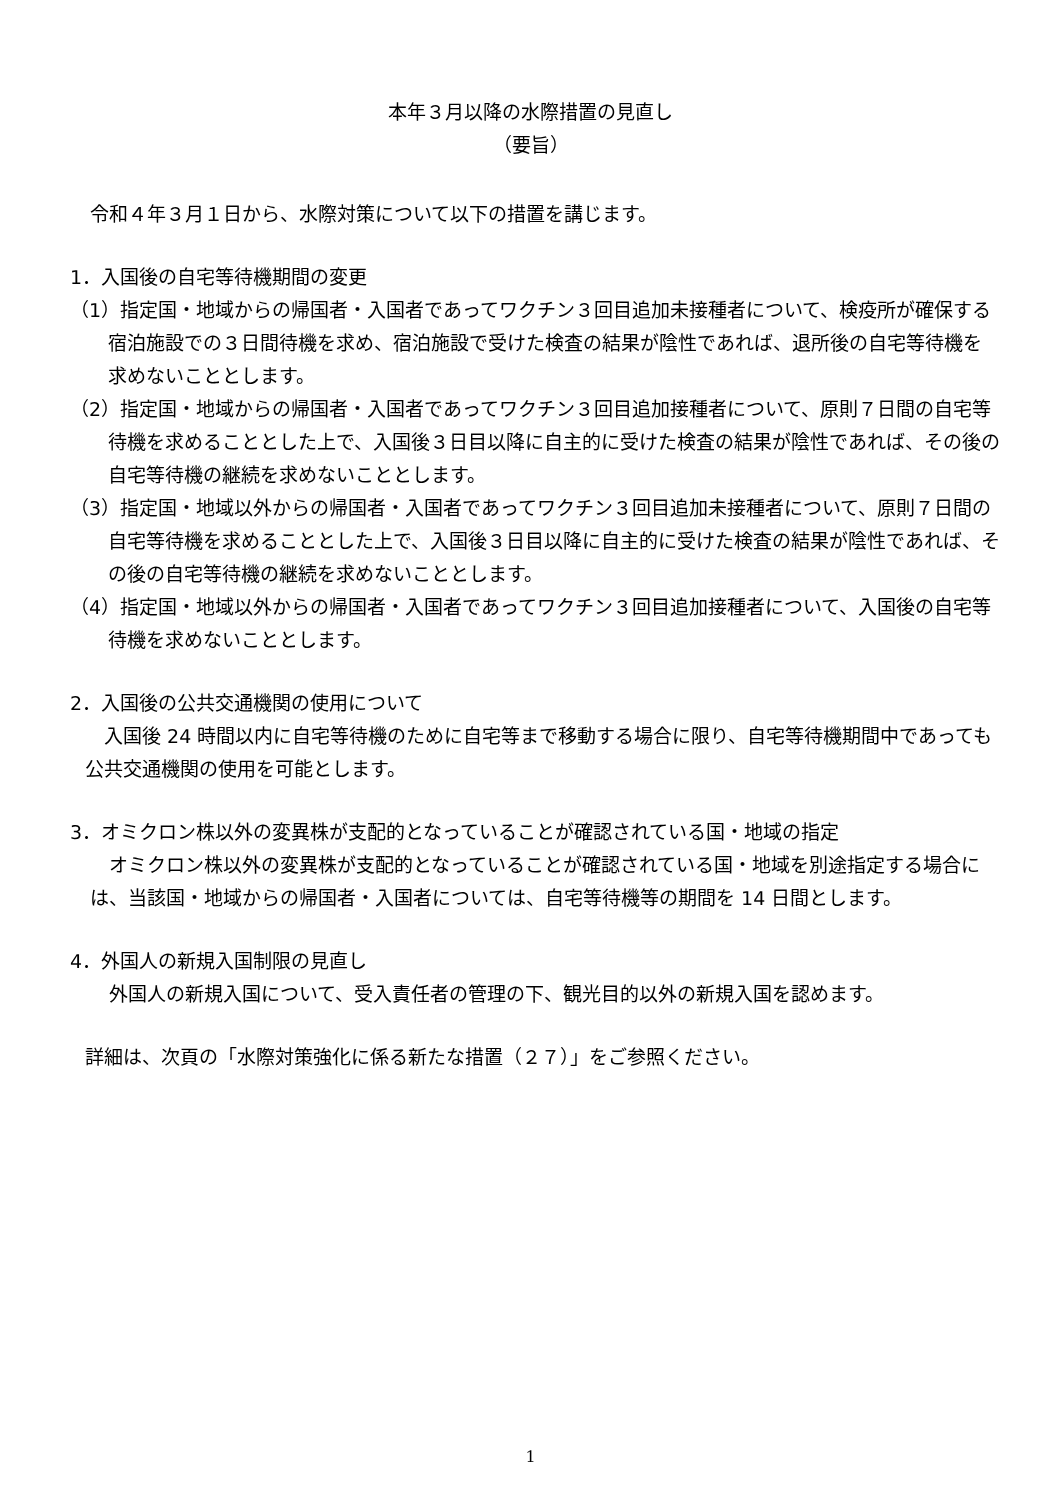本年３月以降の水際措置の見直し
（要旨）
令和４年３月１日から、水際対策について以下の措置を講じます。
1．入国後の自宅等待機期間の変更
（1）指定国・地域からの帰国者・入国者であってワクチン３回目追加未接種者について、検疫所が確保する宿泊施設での３日間待機を求め、宿泊施設で受けた検査の結果が陰性であれば、退所後の自宅等待機を求めないこととします。
（2）指定国・地域からの帰国者・入国者であってワクチン３回目追加接種者について、原則７日間の自宅等待機を求めることとした上で、入国後３日目以降に自主的に受けた検査の結果が陰性であれば、その後の自宅等待機の継続を求めないこととします。
（3）指定国・地域以外からの帰国者・入国者であってワクチン３回目追加未接種者について、原則７日間の自宅等待機を求めることとした上で、入国後３日目以降に自主的に受けた検査の結果が陰性であれば、その後の自宅等待機の継続を求めないこととします。
（4）指定国・地域以外からの帰国者・入国者であってワクチン３回目追加接種者について、入国後の自宅等待機を求めないこととします。
2．入国後の公共交通機関の使用について
　入国後 24 時間以内に自宅等待機のために自宅等まで移動する場合に限り、自宅等待機期間中であっても公共交通機関の使用を可能とします。
3．オミクロン株以外の変異株が支配的となっていることが確認されている国・地域の指定
　オミクロン株以外の変異株が支配的となっていることが確認されている国・地域を別途指定する場合には、当該国・地域からの帰国者・入国者については、自宅等待機等の期間を 14 日間とします。
4．外国人の新規入国制限の見直し
　外国人の新規入国について、受入責任者の管理の下、観光目的以外の新規入国を認めます。
詳細は、次頁の「水際対策強化に係る新たな措置（２７）」をご参照ください。
1